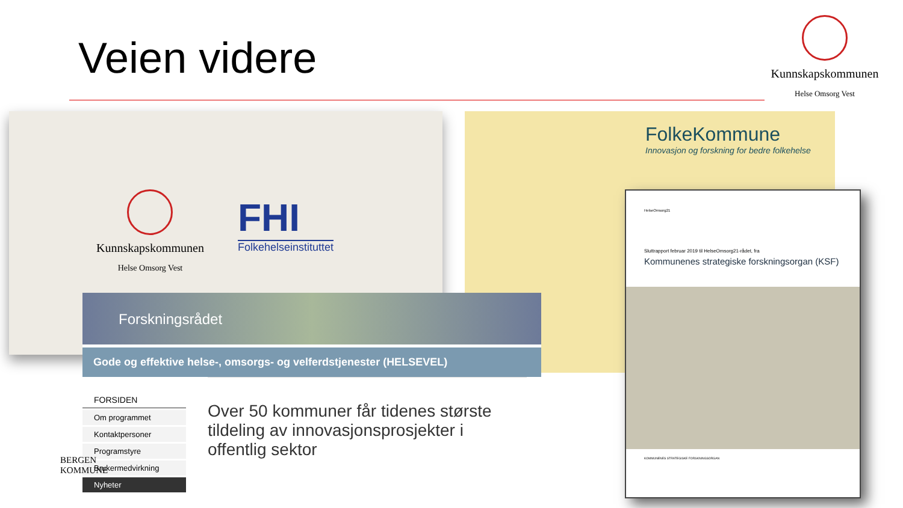Veien videre
Kunnskapskommunen
Helse Omsorg Vest
Kunnskapskommunen
Helse Omsorg Vest
FHI
Folkehelseinstituttet
FolkeKommune
Innovasjon og forskning for bedre folkehelse
HelseOmsorg21
Sluttrapport februar 2019 til HelseOmsorg21-rådet, fra
Kommunenes strategiske forskningsorgan (KSF)
KOMMUNENES STRATEGISKE FORSKNINGSORGAN
Forskningsrådet
Gode og effektive helse-, omsorgs- og velferdstjenester (HELSEVEL)
FORSIDEN
Om programmet
Kontaktpersoner
Programstyre
Brukermedvirkning
Nyheter
Over 50 kommuner får tidenes største tildeling av innovasjonsprosjekter i offentlig sektor
BERGEN
KOMMUNE